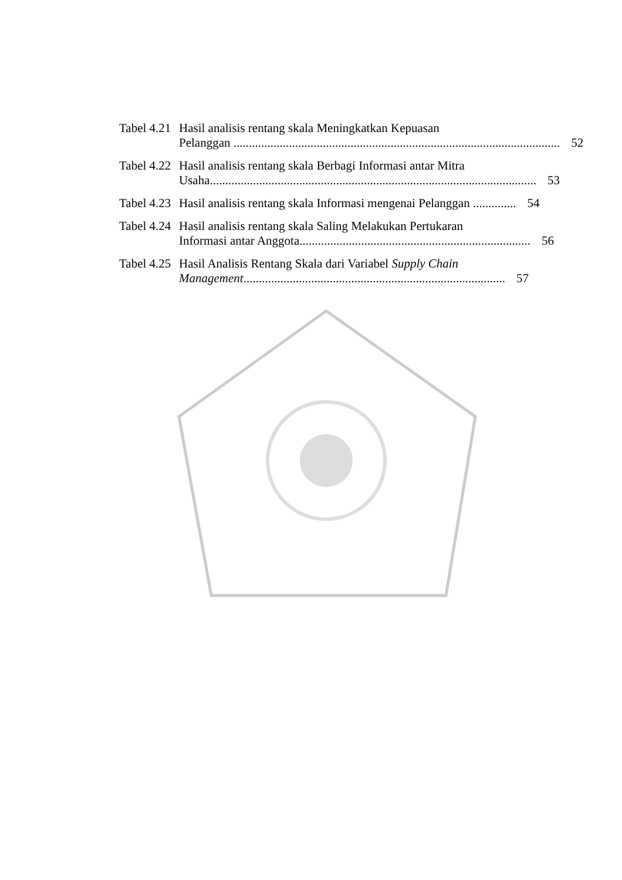Tabel 4.21
Hasil analisis rentang skala Meningkatkan Kepuasan
Pelanggan .......................................................................................................... 52
Tabel 4.22
Hasil analisis rentang skala Berbagi Informasi antar Mitra
Usaha.......................................................................................................... 53
Tabel 4.23
Hasil analisis rentang skala Informasi mengenai Pelanggan .............. 54
Tabel 4.24
Hasil analisis rentang skala Saling Melakukan Pertukaran
Informasi antar Anggota........................................................................... 56
Tabel 4.25
Hasil Analisis Rentang Skala dari Variabel Supply Chain
Management..................................................................................... 57